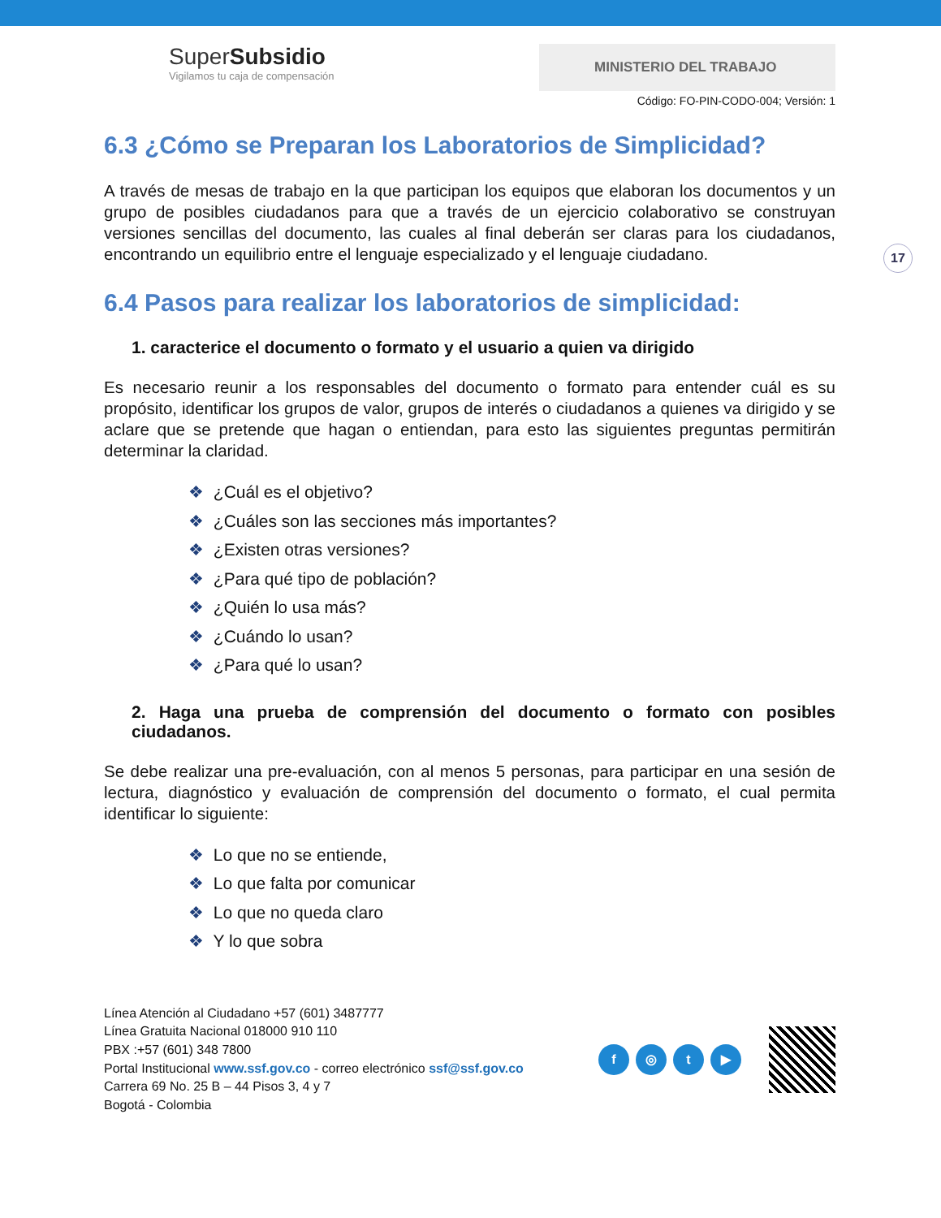17
SuperSubsidio
Vigilamos tu caja de compensación
MINISTERIO DEL TRABAJO
Código: FO-PIN-CODO-004; Versión: 1
6.3 ¿Cómo se Preparan los Laboratorios de Simplicidad?
A través de mesas de trabajo en la que participan los equipos que elaboran los documentos y un grupo de posibles ciudadanos para que a través de un ejercicio colaborativo se construyan versiones sencillas del documento, las cuales al final deberán ser claras para los ciudadanos, encontrando un equilibrio entre el lenguaje especializado y el lenguaje ciudadano.
6.4 Pasos para realizar los laboratorios de simplicidad:
1. caracterice el documento o formato y el usuario a quien va dirigido
Es necesario reunir a los responsables del documento o formato para entender cuál es su propósito, identificar los grupos de valor, grupos de interés o ciudadanos a quienes va dirigido y se aclare que se pretende que hagan o entiendan, para esto las siguientes preguntas permitirán determinar la claridad.
❖ ¿Cuál es el objetivo?
❖ ¿Cuáles son las secciones más importantes?
❖ ¿Existen otras versiones?
❖ ¿Para qué tipo de población?
❖ ¿Quién lo usa más?
❖ ¿Cuándo lo usan?
❖ ¿Para qué lo usan?
2. Haga una prueba de comprensión del documento o formato con posibles ciudadanos.
Se debe realizar una pre-evaluación, con al menos 5 personas, para participar en una sesión de lectura, diagnóstico y evaluación de comprensión del documento o formato, el cual permita identificar lo siguiente:
❖ Lo que no se entiende,
❖ Lo que falta por comunicar
❖ Lo que no queda claro
❖ Y lo que sobra
Línea Atención al Ciudadano +57 (601) 3487777
Línea Gratuita Nacional 018000 910 110
PBX :+57 (601) 348 7800
Portal Institucional www.ssf.gov.co - correo electrónico ssf@ssf.gov.co
Carrera 69 No. 25 B – 44 Pisos 3, 4 y 7
Bogotá - Colombia
f ◎ t ▶